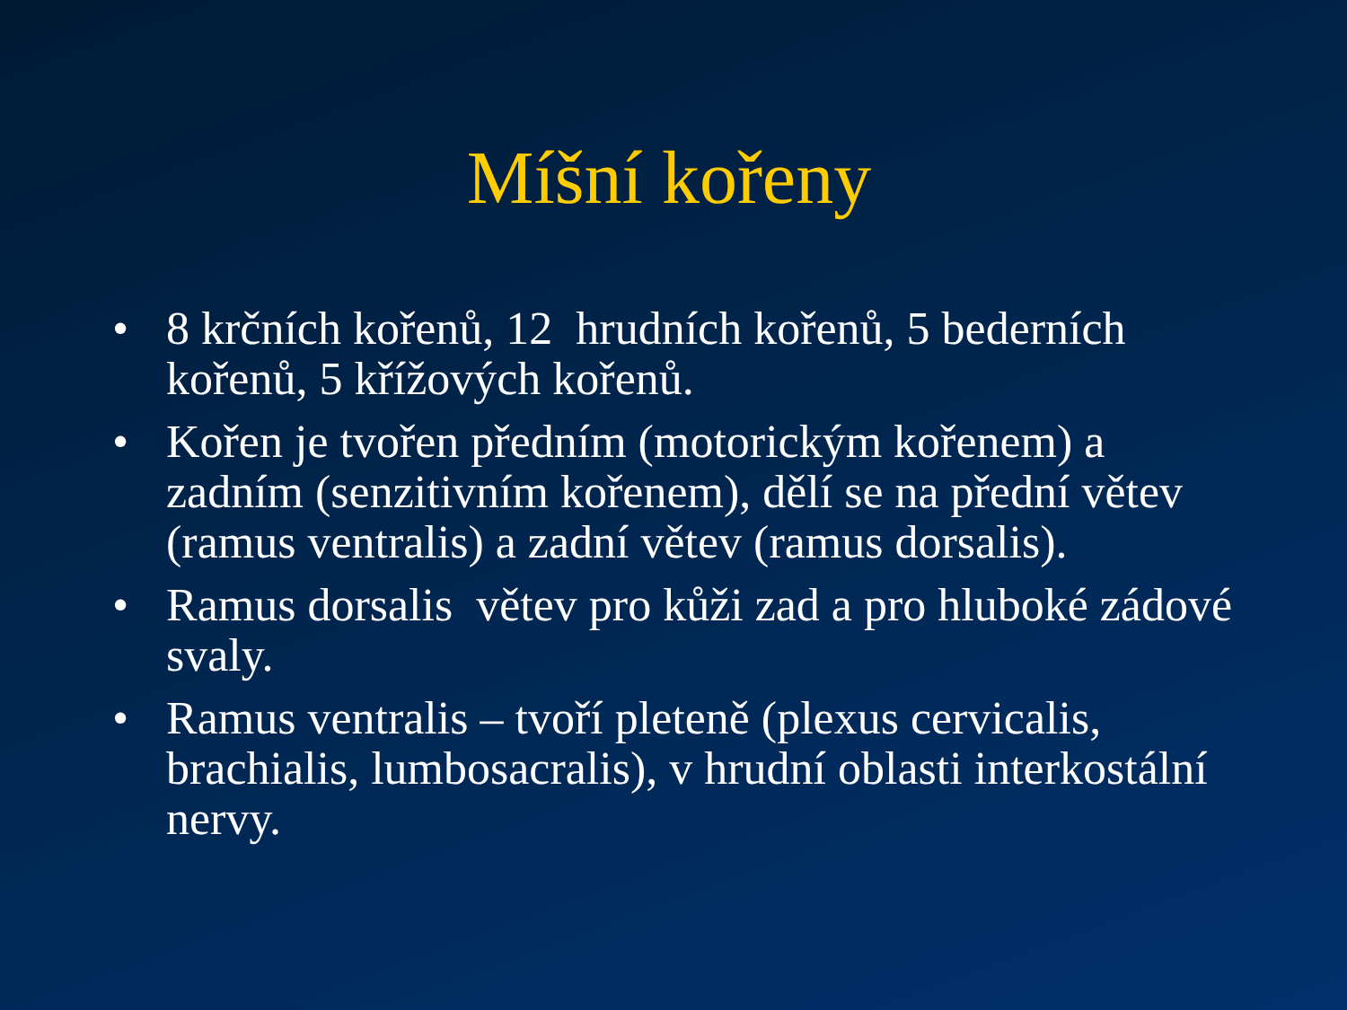Míšní kořeny
• 8 krčních kořenů, 12 hrudních kořenů, 5 bederních kořenů, 5 křížových kořenů.
• Kořen je tvořen předním (motorickým kořenem) a zadním (senzitivním kořenem), dělí se na přední větev (ramus ventralis) a zadní větev (ramus dorsalis).
• Ramus dorsalis větev pro kůži zad a pro hluboké zádové svaly.
• Ramus ventralis – tvoří pleteně (plexus cervicalis, brachialis, lumbosacralis), v hrudní oblasti interkostální nervy.